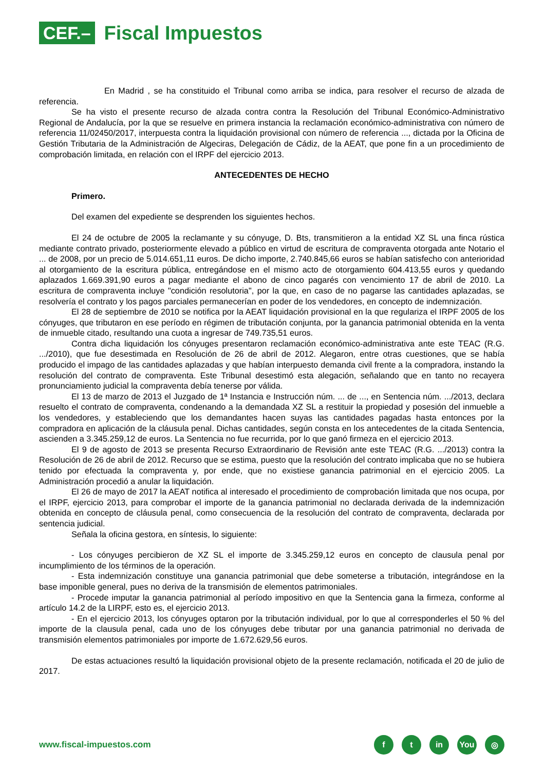CEF.–
Fiscal Impuestos
En Madrid , se ha constituido el Tribunal como arriba se indica, para resolver el recurso de alzada de referencia.
Se ha visto el presente recurso de alzada contra contra la Resolución del Tribunal Económico-Administrativo Regional de Andalucía, por la que se resuelve en primera instancia la reclamación económico-administrativa con número de referencia 11/02450/2017, interpuesta contra la liquidación provisional con número de referencia ..., dictada por la Oficina de Gestión Tributaria de la Administración de Algeciras, Delegación de Cádiz, de la AEAT, que pone fin a un procedimiento de comprobación limitada, en relación con el IRPF del ejercicio 2013.
ANTECEDENTES DE HECHO
Primero.
Del examen del expediente se desprenden los siguientes hechos.
El 24 de octubre de 2005 la reclamante y su cónyuge, D. Bts, transmitieron a la entidad XZ SL una finca rústica mediante contrato privado, posteriormente elevado a público en virtud de escritura de compraventa otorgada ante Notario el ... de 2008, por un precio de 5.014.651,11 euros. De dicho importe, 2.740.845,66 euros se habían satisfecho con anterioridad al otorgamiento de la escritura pública, entregándose en el mismo acto de otorgamiento 604.413,55 euros y quedando aplazados 1.669.391,90 euros a pagar mediante el abono de cinco pagarés con vencimiento 17 de abril de 2010. La escritura de compraventa incluye "condición resolutoria", por la que, en caso de no pagarse las cantidades aplazadas, se resolvería el contrato y los pagos parciales permanecerían en poder de los vendedores, en concepto de indemnización.
El 28 de septiembre de 2010 se notifica por la AEAT liquidación provisional en la que regulariza el IRPF 2005 de los cónyuges, que tributaron en ese período en régimen de tributación conjunta, por la ganancia patrimonial obtenida en la venta de inmueble citado, resultando una cuota a ingresar de 749.735,51 euros.
Contra dicha liquidación los cónyuges presentaron reclamación económico-administrativa ante este TEAC (R.G. .../2010), que fue desestimada en Resolución de 26 de abril de 2012. Alegaron, entre otras cuestiones, que se había producido el impago de las cantidades aplazadas y que habían interpuesto demanda civil frente a la compradora, instando la resolución del contrato de compraventa. Este Tribunal desestimó esta alegación, señalando que en tanto no recayera pronunciamiento judicial la compraventa debía tenerse por válida.
El 13 de marzo de 2013 el Juzgado de 1ª Instancia e Instrucción núm. ... de ..., en Sentencia núm. .../2013, declara resuelto el contrato de compraventa, condenando a la demandada XZ SL a restituir la propiedad y posesión del inmueble a los vendedores, y estableciendo que los demandantes hacen suyas las cantidades pagadas hasta entonces por la compradora en aplicación de la cláusula penal. Dichas cantidades, según consta en los antecedentes de la citada Sentencia, ascienden a 3.345.259,12 de euros. La Sentencia no fue recurrida, por lo que ganó firmeza en el ejercicio 2013.
El 9 de agosto de 2013 se presenta Recurso Extraordinario de Revisión ante este TEAC (R.G. .../2013) contra la Resolución de 26 de abril de 2012. Recurso que se estima, puesto que la resolución del contrato implicaba que no se hubiera tenido por efectuada la compraventa y, por ende, que no existiese ganancia patrimonial en el ejercicio 2005. La Administración procedió a anular la liquidación.
El 26 de mayo de 2017 la AEAT notifica al interesado el procedimiento de comprobación limitada que nos ocupa, por el IRPF, ejercicio 2013, para comprobar el importe de la ganancia patrimonial no declarada derivada de la indemnización obtenida en concepto de cláusula penal, como consecuencia de la resolución del contrato de compraventa, declarada por sentencia judicial.
Señala la oficina gestora, en síntesis, lo siguiente:
- Los cónyuges percibieron de XZ SL el importe de 3.345.259,12 euros en concepto de clausula penal por incumplimiento de los términos de la operación.
- Esta indemnización constituye una ganancia patrimonial que debe someterse a tributación, integrándose en la base imponible general, pues no deriva de la transmisión de elementos patrimoniales.
- Procede imputar la ganancia patrimonial al período impositivo en que la Sentencia gana la firmeza, conforme al artículo 14.2 de la LIRPF, esto es, el ejercicio 2013.
- En el ejercicio 2013, los cónyuges optaron por la tributación individual, por lo que al corresponderles el 50 % del importe de la clausula penal, cada uno de los cónyuges debe tributar por una ganancia patrimonial no derivada de transmisión elementos patrimoniales por importe de 1.672.629,56 euros.
De estas actuaciones resultó la liquidación provisional objeto de la presente reclamación, notificada el 20 de julio de 2017.
www.fiscal-impuestos.com
ft in You ◎